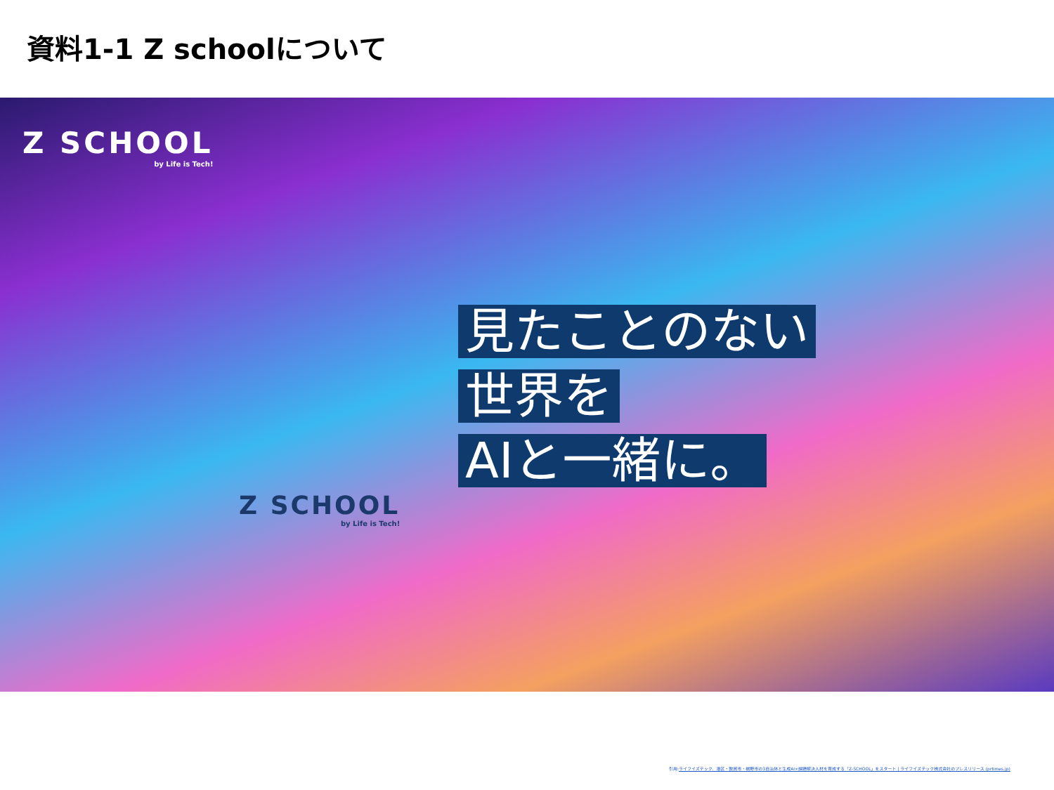資料1-1 Z schoolについて
Z SCHOOL
by Life is Tech!
Z SCHOOL
by Life is Tech!
見たことのない
世界を
AIと一緒に。
引用:ライフイズテック、港区・敦賀市・裾野市の3自治体と生成AI×課題解決人材を育成する「Z-SCHOOL」をスタート | ライフイズテック株式会社のプレスリリース (prtimes.jp)